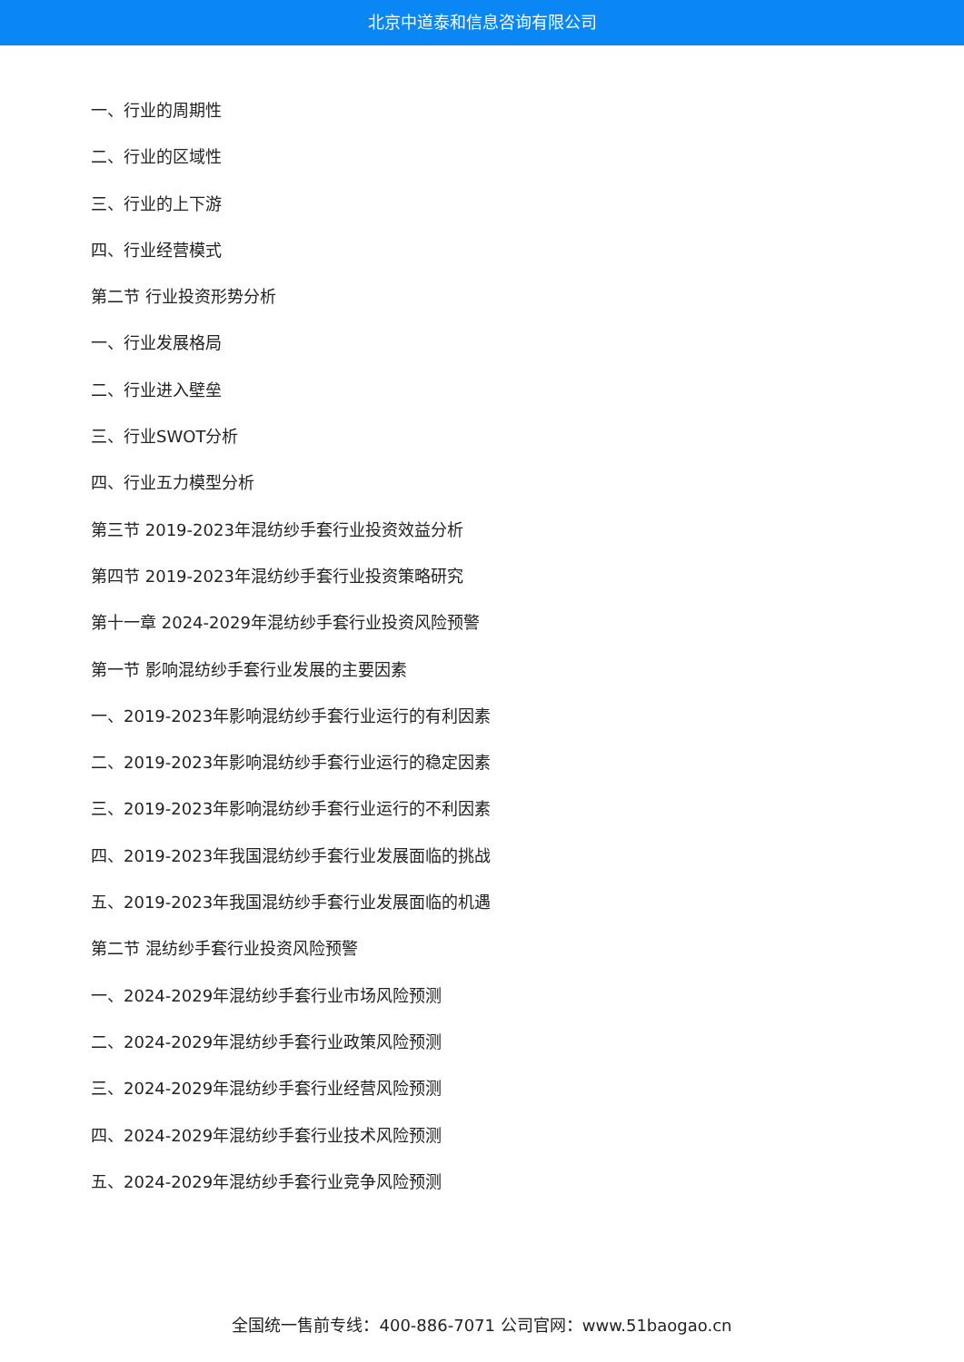北京中道泰和信息咨询有限公司
一、行业的周期性
二、行业的区域性
三、行业的上下游
四、行业经营模式
第二节 行业投资形势分析
一、行业发展格局
二、行业进入壁垒
三、行业SWOT分析
四、行业五力模型分析
第三节 2019-2023年混纺纱手套行业投资效益分析
第四节 2019-2023年混纺纱手套行业投资策略研究
第十一章 2024-2029年混纺纱手套行业投资风险预警
第一节 影响混纺纱手套行业发展的主要因素
一、2019-2023年影响混纺纱手套行业运行的有利因素
二、2019-2023年影响混纺纱手套行业运行的稳定因素
三、2019-2023年影响混纺纱手套行业运行的不利因素
四、2019-2023年我国混纺纱手套行业发展面临的挑战
五、2019-2023年我国混纺纱手套行业发展面临的机遇
第二节 混纺纱手套行业投资风险预警
一、2024-2029年混纺纱手套行业市场风险预测
二、2024-2029年混纺纱手套行业政策风险预测
三、2024-2029年混纺纱手套行业经营风险预测
四、2024-2029年混纺纱手套行业技术风险预测
五、2024-2029年混纺纱手套行业竞争风险预测
全国统一售前专线：400-886-7071 公司官网：www.51baogao.cn